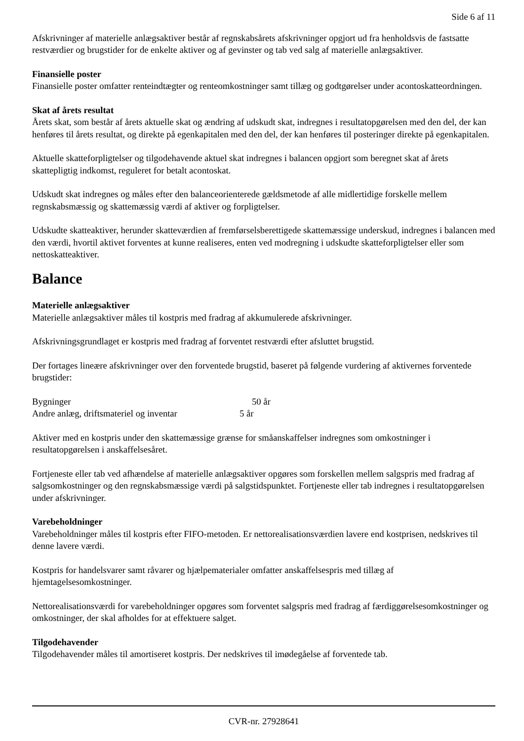Side 6 af 11
Afskrivninger af materielle anlægsaktiver består af regnskabsårets afskrivninger opgjort ud fra henholdsvis de fastsatte restværdier og brugstider for de enkelte aktiver og af gevinster og tab ved salg af materielle anlægsaktiver.
Finansielle poster
Finansielle poster omfatter renteindtægter og renteomkostninger samt tillæg og godtgørelser under acontoskatteordningen.
Skat af årets resultat
Årets skat, som består af årets aktuelle skat og ændring af udskudt skat, indregnes i resultatopgørelsen med den del, der kan henføres til årets resultat, og direkte på egenkapitalen med den del, der kan henføres til posteringer direkte på egenkapitalen.
Aktuelle skatteforpligtelser og tilgodehavende aktuel skat indregnes i balancen opgjort som beregnet skat af årets skattepligtig indkomst, reguleret for betalt acontoskat.
Udskudt skat indregnes og måles efter den balanceorienterede gældsmetode af alle midlertidige forskelle mellem regnskabsmæssig og skattemæssig værdi af aktiver og forpligtelser.
Udskudte skatteaktiver, herunder skatteværdien af fremførselsberettigede skattemæssige underskud, indregnes i balancen med den værdi, hvortil aktivet forventes at kunne realiseres, enten ved modregning i udskudte skatteforpligtelser eller som nettoskatteaktiver.
Balance
Materielle anlægsaktiver
Materielle anlægsaktiver måles til kostpris med fradrag af akkumulerede afskrivninger.
Afskrivningsgrundlaget er kostpris med fradrag af forventet restværdi efter afsluttet brugstid.
Der fortages lineære afskrivninger over den forventede brugstid, baseret på følgende vurdering af aktivernes forventede brugstider:
| Bygninger | 50 år |
| Andre anlæg, driftsmateriel og inventar | 5 år |
Aktiver med en kostpris under den skattemæssige grænse for småanskaffelser indregnes som omkostninger i resultatopgørelsen i anskaffelsesåret.
Fortjeneste eller tab ved afhændelse af materielle anlægsaktiver opgøres som forskellen mellem salgspris med fradrag af salgsomkostninger og den regnskabsmæssige værdi på salgstidspunktet. Fortjeneste eller tab indregnes i resultatopgørelsen under afskrivninger.
Varebeholdninger
Varebeholdninger måles til kostpris efter FIFO-metoden. Er nettorealisationsværdien lavere end kostprisen, nedskrives til denne lavere værdi.
Kostpris for handelsvarer samt råvarer og hjælpematerialer omfatter anskaffelsespris med tillæg af hjemtagelsesomkostninger.
Nettorealisationsværdi for varebeholdninger opgøres som forventet salgspris med fradrag af færdiggørelsesomkostninger og omkostninger, der skal afholdes for at effektuere salget.
Tilgodehavender
Tilgodehavender måles til amortiseret kostpris. Der nedskrives til imødegåelse af forventede tab.
CVR-nr. 27928641